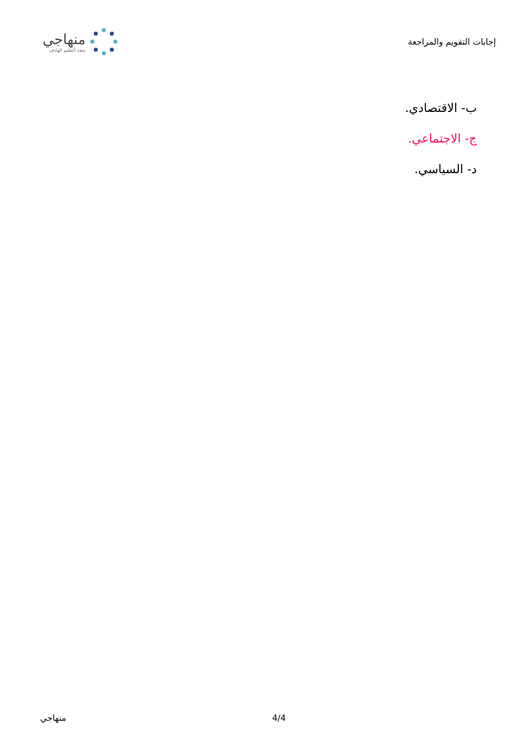إجابات التقويم والمراجعة
منهاجي
متعة التعليم الهادف
ب- الاقتصادي.
ج- الاجتماعي.
د- السياسي.
منهاجي 4/4